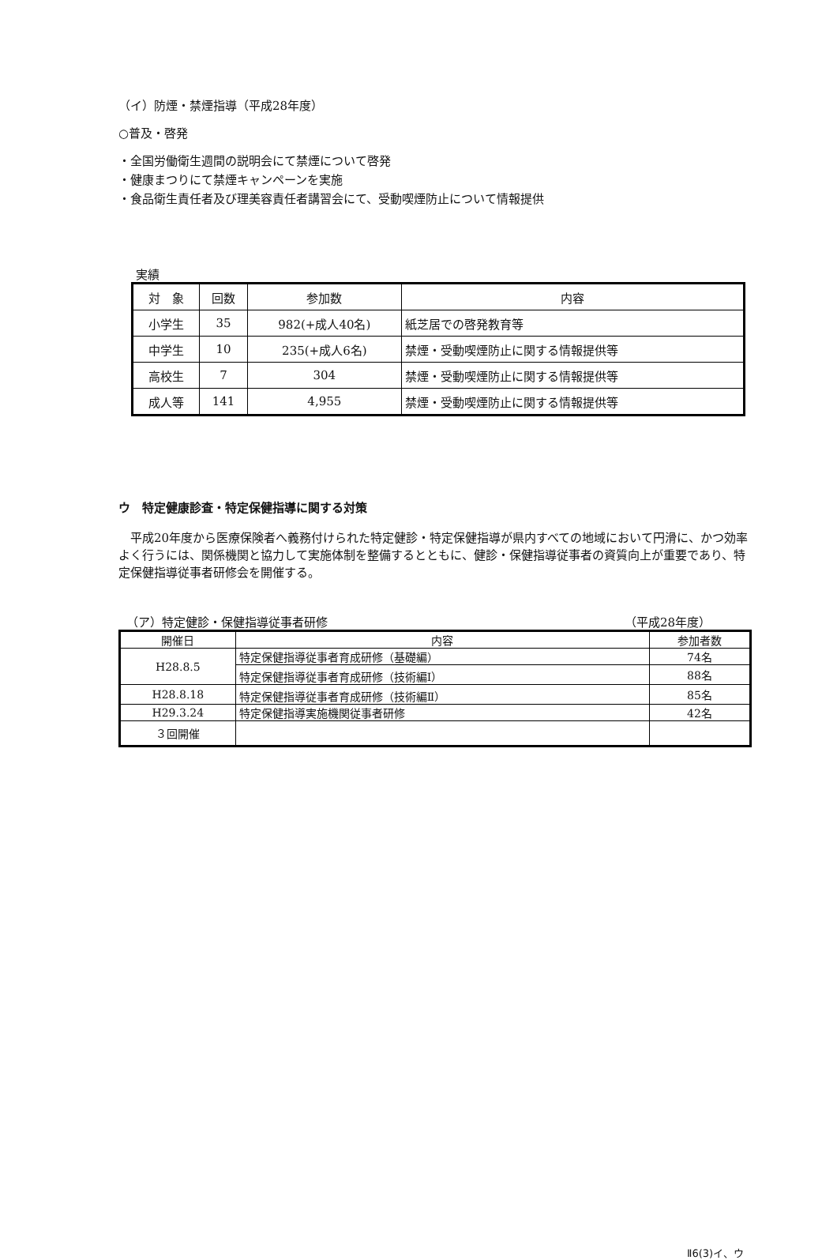（イ）防煙・禁煙指導（平成28年度）
○普及・啓発
・全国労働衛生週間の説明会にて禁煙について啓発
・健康まつりにて禁煙キャンペーンを実施
・食品衛生責任者及び理美容責任者講習会にて、受動喫煙防止について情報提供
実績
| 対 象 | 回数 | 参加数 | 内容 |
| --- | --- | --- | --- |
| 小学生 | 35 | 982(+成人40名) | 紙芝居での啓発教育等 |
| 中学生 | 10 | 235(+成人6名) | 禁煙・受動喫煙防止に関する情報提供等 |
| 高校生 | 7 | 304 | 禁煙・受動喫煙防止に関する情報提供等 |
| 成人等 | 141 | 4,955 | 禁煙・受動喫煙防止に関する情報提供等 |
ウ　特定健康診査・特定保健指導に関する対策
　平成20年度から医療保険者へ義務付けられた特定健診・特定保健指導が県内すべての地域において円滑に、かつ効率よく行うには、関係機関と協力して実施体制を整備するとともに、健診・保健指導従事者の資質向上が重要であり、特定保健指導従事者研修会を開催する。
（ア）特定健診・保健指導従事者研修 （平成28年度）
| 開催日 | 内容 | 参加者数 |
| --- | --- | --- |
| H28.8.5 | 特定保健指導従事者育成研修（基礎編） | 74名 |
| | 特定保健指導従事者育成研修（技術編Ⅰ） | 88名 |
| H28.8.18 | 特定保健指導従事者育成研修（技術編Ⅱ） | 85名 |
| H29.3.24 | 特定保健指導実施機関従事者研修 | 42名 |
| ３回開催 | | |
Ⅱ6(3)イ、ウ